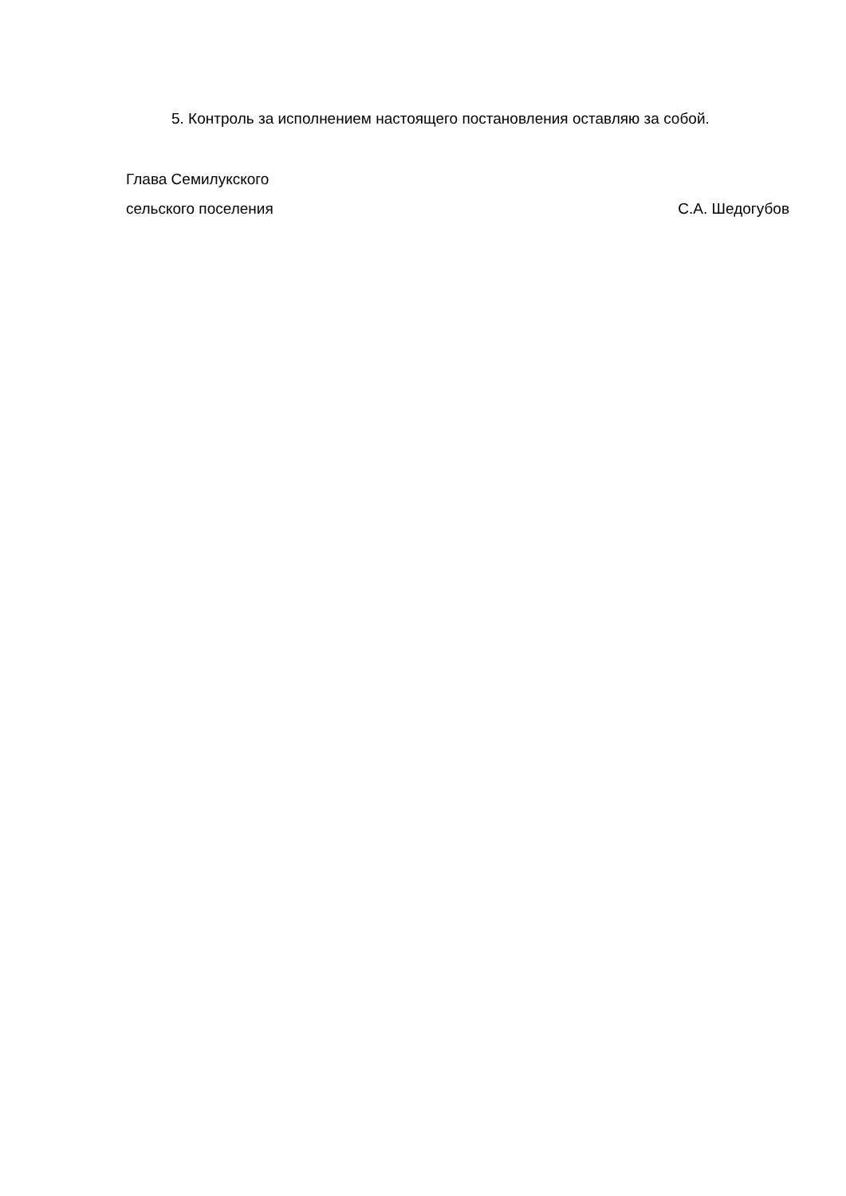5. Контроль за исполнением настоящего постановления оставляю за собой.
Глава Семилукского
сельского поселения С.А. Шедогубов